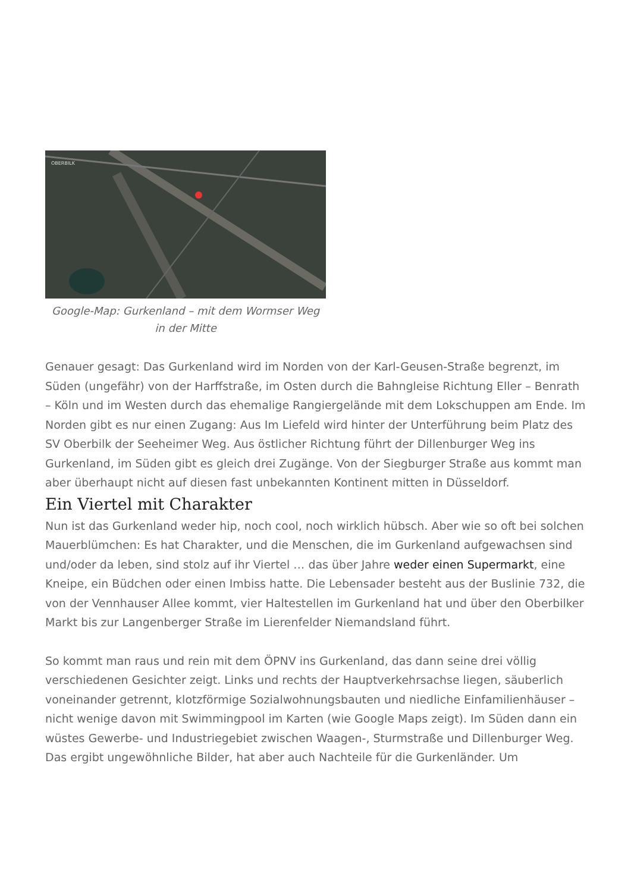OBERBILK
Google-Map: Gurkenland – mit dem Wormser Weg in der Mitte
Genauer gesagt: Das Gurkenland wird im Norden von der Karl-Geusen-Straße begrenzt, im Süden (ungefähr) von der Harffstraße, im Osten durch die Bahngleise Richtung Eller – Benrath – Köln und im Westen durch das ehemalige Rangiergelände mit dem Lokschuppen am Ende. Im Norden gibt es nur einen Zugang: Aus Im Liefeld wird hinter der Unterführung beim Platz des SV Oberbilk der Seeheimer Weg. Aus östlicher Richtung führt der Dillenburger Weg ins Gurkenland, im Süden gibt es gleich drei Zugänge. Von der Siegburger Straße aus kommt man aber überhaupt nicht auf diesen fast unbekannten Kontinent mitten in Düsseldorf.
Ein Viertel mit Charakter
Nun ist das Gurkenland weder hip, noch cool, noch wirklich hübsch. Aber wie so oft bei solchen Mauerblümchen: Es hat Charakter, und die Menschen, die im Gurkenland aufgewachsen sind und/oder da leben, sind stolz auf ihr Viertel … das über Jahre weder einen Supermarkt, eine Kneipe, ein Büdchen oder einen Imbiss hatte. Die Lebensader besteht aus der Buslinie 732, die von der Vennhauser Allee kommt, vier Haltestellen im Gurkenland hat und über den Oberbilker Markt bis zur Langenberger Straße im Lierenfelder Niemandsland führt.
So kommt man raus und rein mit dem ÖPNV ins Gurkenland, das dann seine drei völlig verschiedenen Gesichter zeigt. Links und rechts der Hauptverkehrsachse liegen, säuberlich voneinander getrennt, klotzförmige Sozialwohnungsbauten und niedliche Einfamilienhäuser – nicht wenige davon mit Swimmingpool im Karten (wie Google Maps zeigt). Im Süden dann ein wüstes Gewerbe- und Industriegebiet zwischen Waagen-, Sturmstraße und Dillenburger Weg. Das ergibt ungewöhnliche Bilder, hat aber auch Nachteile für die Gurkenländer. Um